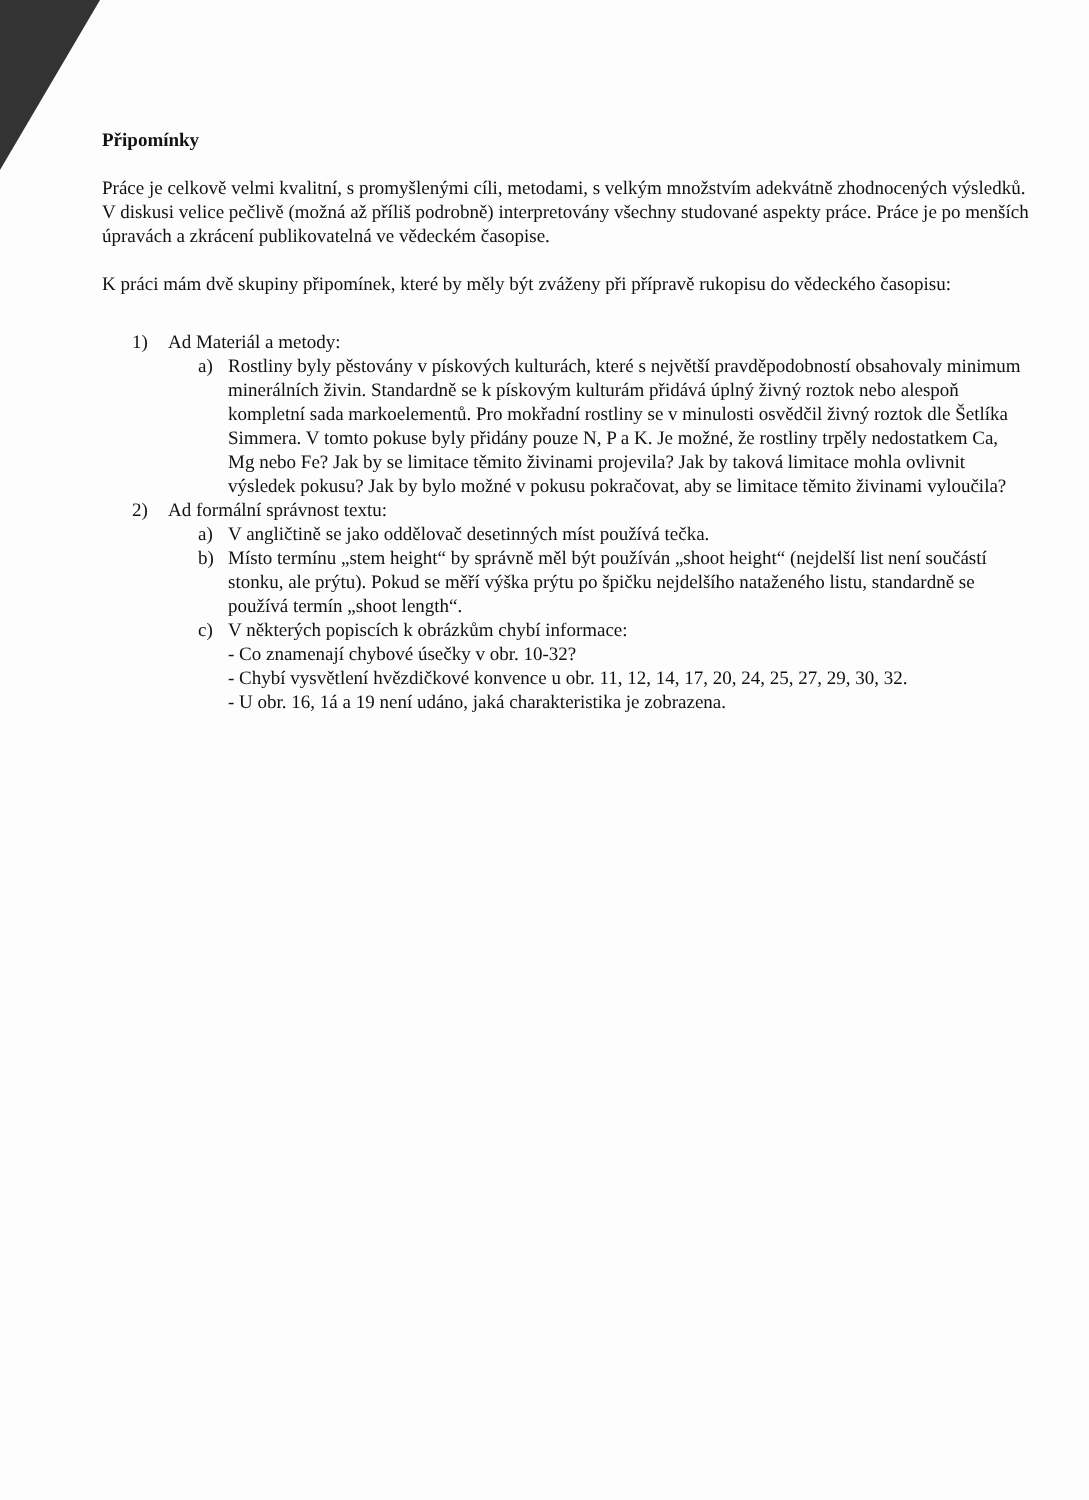Připomínky
Práce je celkově velmi kvalitní, s promyšlenými cíli, metodami, s velkým množstvím adekvátně zhodnocených výsledků. V diskusi velice pečlivě (možná až příliš podrobně) interpretovány všechny studované aspekty práce. Práce je po menších úpravách a zkrácení publikovatelná ve vědeckém časopise.
K práci mám dvě skupiny připomínek, které by měly být zváženy při přípravě rukopisu do vědeckého časopisu:
1) Ad Materiál a metody:
a) Rostliny byly pěstovány v pískových kulturách, které s největší pravděpodobností obsahovaly minimum minerálních živin. Standardně se k pískovým kulturám přidává úplný živný roztok nebo alespoň kompletní sada markoelementů. Pro mokřadní rostliny se v minulosti osvědčil živný roztok dle Šetlíka Simmera. V tomto pokuse byly přidány pouze N, P a K. Je možné, že rostliny trpěly nedostatkem Ca, Mg nebo Fe? Jak by se limitace těmito živinami projevila? Jak by taková limitace mohla ovlivnit výsledek pokusu? Jak by bylo možné v pokusu pokračovat, aby se limitace těmito živinami vyloučila?
2) Ad formální správnost textu:
a) V angličtině se jako oddělovač desetinných míst používá tečka.
b) Místo termínu „stem height“ by správně měl být používán „shoot height“ (nejdelší list není součástí stonku, ale prýtu). Pokud se měří výška prýtu po špičku nejdelšího nataženého listu, standardně se používá termín „shoot length“.
c) V některých popiscích k obrázkům chybí informace:
- Co znamenají chybové úsečky v obr. 10-32?
- Chybí vysvětlení hvězdičkové konvence u obr. 11, 12, 14, 17, 20, 24, 25, 27, 29, 30, 32.
- U obr. 16, 1á a 19 není udáno, jaká charakteristika je zobrazena.